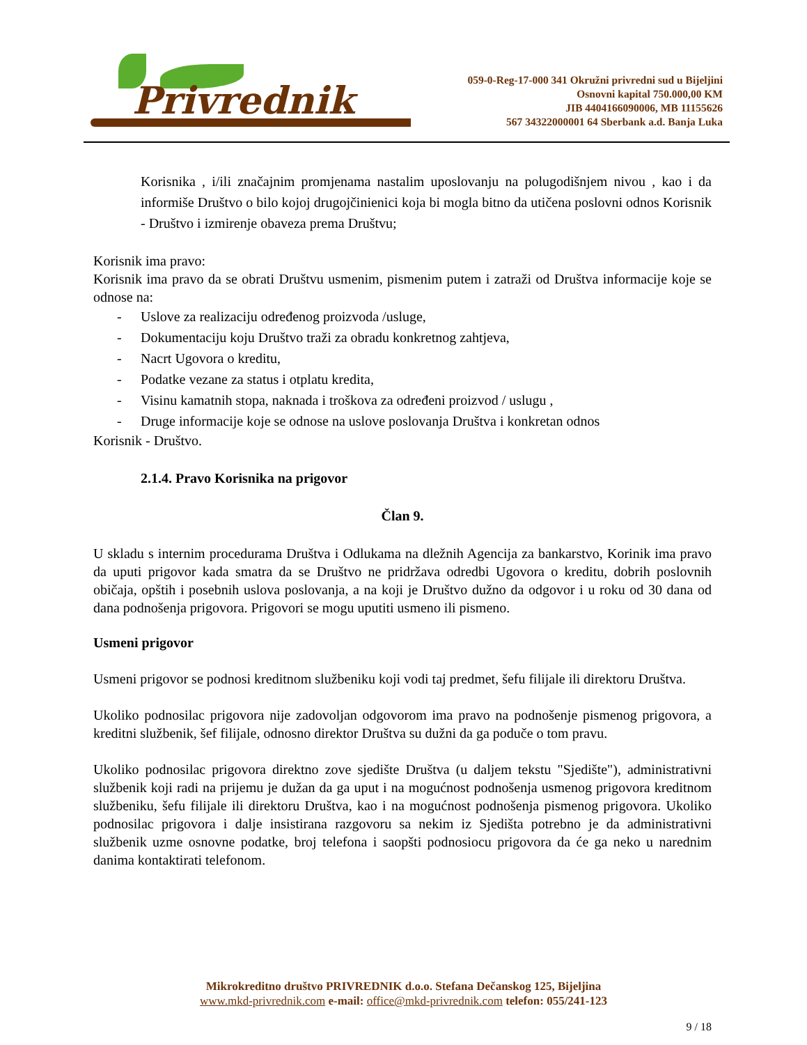Privrednik
059-0-Reg-17-000 341 Okružni privredni sud u Bijeljini
Osnovni kapital 750.000,00 KM
JIB 4404166090006, MB 11155626
567 34322000001 64 Sberbank a.d. Banja Luka
Korisnika , i/ili značajnim promjenama nastalim uposlovanju na polugodišnjem nivou , kao i da informiše Društvo o bilo kojoj drugojčinienici koja bi mogla bitno da utičena poslovni odnos Korisnik - Društvo i izmirenje obaveza prema Društvu;
Korisnik ima pravo:
Korisnik ima pravo da se obrati Društvu usmenim, pismenim putem i zatraži od Društva informacije koje se odnose na:
- Uslove za realizaciju određenog proizvoda /usluge,
- Dokumentaciju koju Društvo traži za obradu konkretnog zahtjeva,
- Nacrt Ugovora o kreditu,
- Podatke vezane za status i otplatu kredita,
- Visinu kamatnih stopa, naknada i troškova za određeni proizvod / uslugu ,
- Druge informacije koje se odnose na uslove poslovanja Društva i konkretan odnos
Korisnik - Društvo.
2.1.4. Pravo Korisnika na prigovor
Član 9.
U skladu s internim procedurama Društva i Odlukama na dležnih Agencija za bankarstvo, Korinik ima pravo da uputi prigovor kada smatra da se Društvo ne pridržava odredbi Ugovora o kreditu, dobrih poslovnih običaja, opštih i posebnih uslova poslovanja, a na koji je Društvo dužno da odgovor i u roku od 30 dana od dana podnošenja prigovora. Prigovori se mogu uputiti usmeno ili pismeno.
Usmeni prigovor
Usmeni prigovor se podnosi kreditnom službeniku koji vodi taj predmet, šefu filijale ili direktoru Društva.
Ukoliko podnosilac prigovora nije zadovoljan odgovorom ima pravo na podnošenje pismenog prigovora, a kreditni službenik, šef filijale, odnosno direktor Društva su dužni da ga poduče o tom pravu.
Ukoliko podnosilac prigovora direktno zove sjedište Društva (u daljem tekstu "Sjedište"), administrativni službenik koji radi na prijemu je dužan da ga uput i na mogućnost podnošenja usmenog prigovora kreditnom službeniku, šefu filijale ili direktoru Društva, kao i na mogućnost podnošenja pismenog prigovora. Ukoliko podnosilac prigovora i dalje insistirana razgovoru sa nekim iz Sjedišta potrebno je da administrativni službenik uzme osnovne podatke, broj telefona i saopšti podnosiocu prigovora da će ga neko u narednim danima kontaktirati telefonom.
Mikrokreditno društvo PRIVREDNIK d.o.o. Stefana Dečanskog 125, Bijeljina
www.mkd-privrednik.com e-mail: office@mkd-privrednik.com telefon: 055/241-123
9 / 18